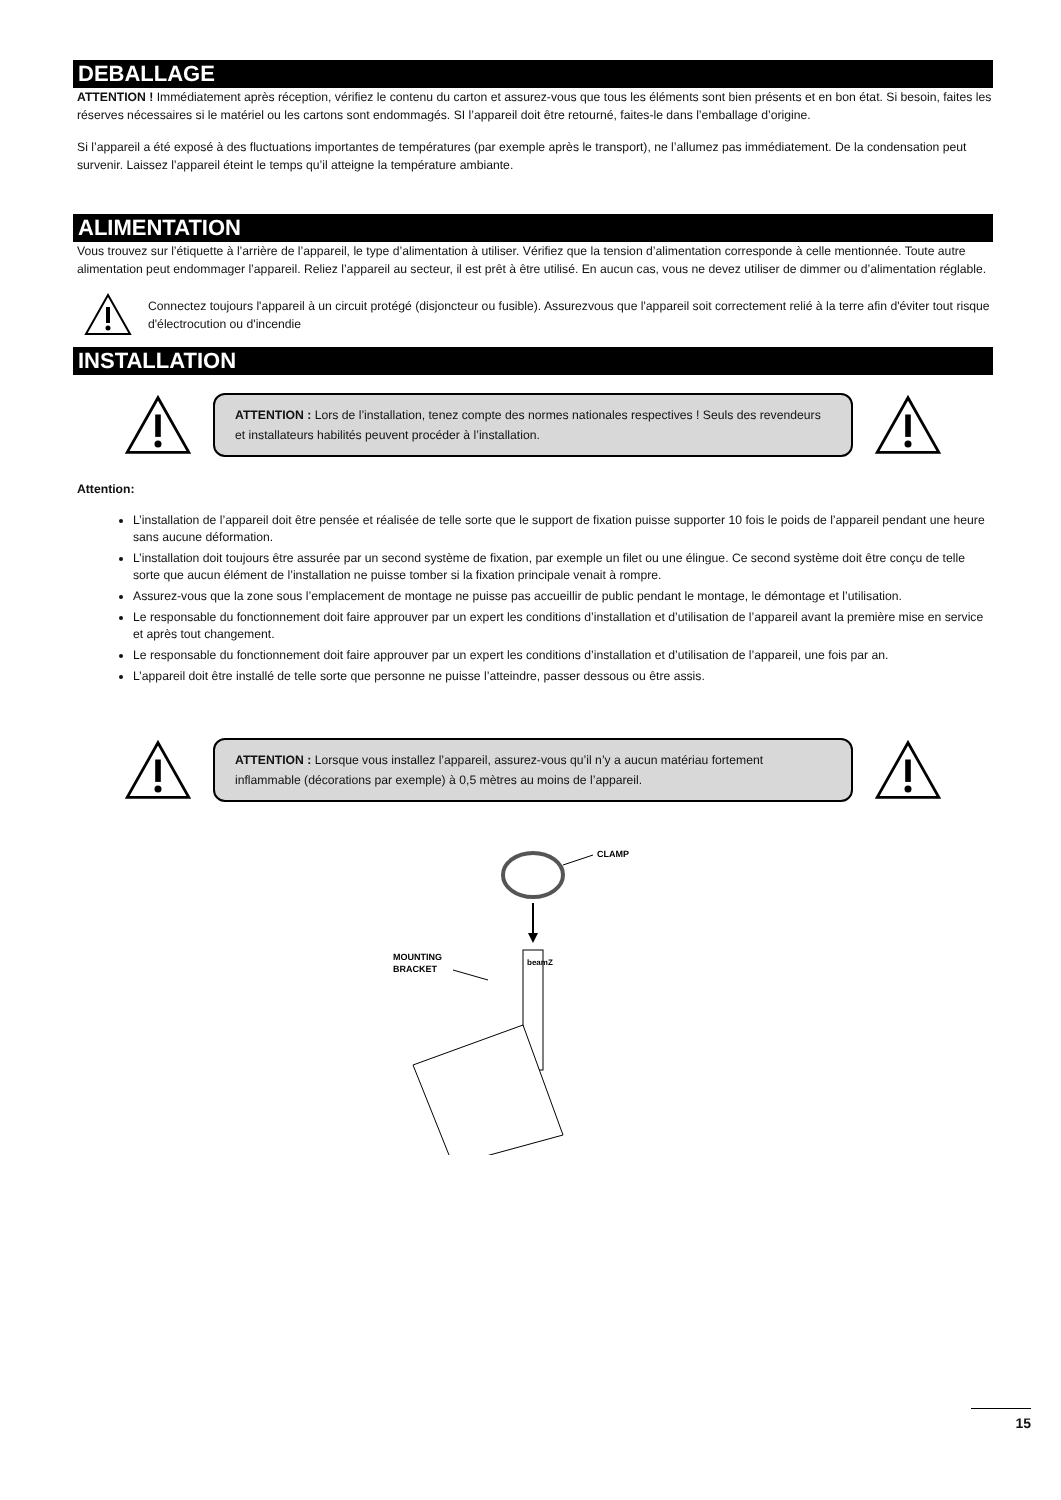DEBALLAGE
ATTENTION ! Immédiatement après réception, vérifiez le contenu du carton et assurez-vous que tous les éléments sont bien présents et en bon état. Si besoin, faites les réserves nécessaires si le matériel ou les cartons sont endommagés. SI l’appareil doit être retourné, faites-le dans l’emballage d’origine.
Si l’appareil a été exposé à des fluctuations importantes de températures (par exemple après le transport), ne l’allumez pas immédiatement. De la condensation peut survenir. Laissez l’appareil éteint le temps qu’il atteigne la température ambiante.
ALIMENTATION
Vous trouvez sur l’étiquette à l’arrière de l’appareil, le type d’alimentation à utiliser. Vérifiez que la tension d’alimentation corresponde à celle mentionnée. Toute autre alimentation peut endommager l’appareil. Reliez l’appareil au secteur, il est prêt à être utilisé. En aucun cas, vous ne devez utiliser de dimmer ou d’alimentation réglable.
Connectez toujours l'appareil à un circuit protégé (disjoncteur ou fusible). Assurezvous que l'appareil soit correctement relié à la terre afin d'éviter tout risque d'électrocution ou d'incendie
INSTALLATION
ATTENTION : Lors de l’installation, tenez compte des normes nationales respectives ! Seuls des revendeurs et installateurs habilités peuvent procéder à l’installation.
Attention:
L’installation de l’appareil doit être pensée et réalisée de telle sorte que le support de fixation puisse supporter 10 fois le poids de l’appareil pendant une heure sans aucune déformation.
L’installation doit toujours être assurée par un second système de fixation, par exemple un filet ou une élingue. Ce second système doit être conçu de telle sorte que aucun élément de l’installation ne puisse tomber si la fixation principale venait à rompre.
Assurez-vous que la zone sous l’emplacement de montage ne puisse pas accueillir de public pendant le montage, le démontage et l’utilisation.
Le responsable du fonctionnement doit faire approuver par un expert les conditions d’installation et d’utilisation de l’appareil avant la première mise en service et après tout changement.
Le responsable du fonctionnement doit faire approuver par un expert les conditions d’installation et d’utilisation de l’appareil, une fois par an.
L’appareil doit être installé de telle sorte que personne ne puisse l’atteindre, passer dessous ou être assis.
ATTENTION : Lorsque vous installez l’appareil, assurez-vous qu’il n’y a aucun matériau fortement inflammable (décorations par exemple) à 0,5 mètres au moins de l’appareil.
CLAMP
MOUNTING
BRACKET
beamZ
15